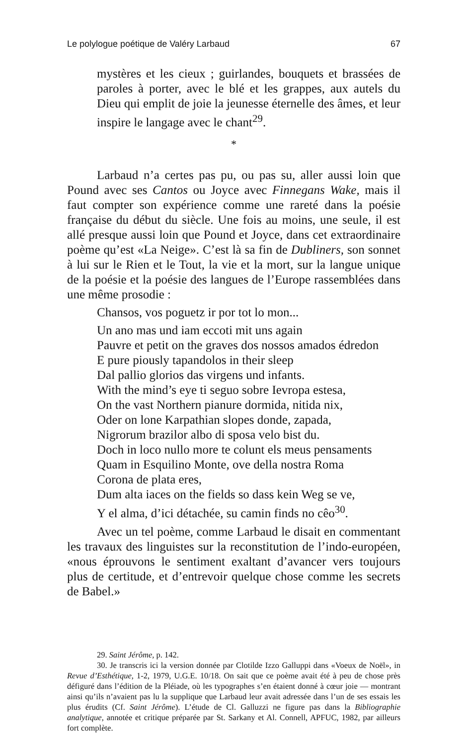Le polylogue poétique de Valéry Larbaud 67
mystères et les cieux ; guirlandes, bouquets et brassées de paroles à porter, avec le blé et les grappes, aux autels du Dieu qui emplit de joie la jeunesse éternelle des âmes, et leur inspire le langage avec le chant<sup>29</sup>.
*
Larbaud n’a certes pas pu, ou pas su, aller aussi loin que Pound avec ses Cantos ou Joyce avec Finnegans Wake, mais il faut compter son expérience comme une rareté dans la poésie française du début du siècle. Une fois au moins, une seule, il est allé presque aussi loin que Pound et Joyce, dans cet extraordinaire poème qu’est «La Neige». C’est là sa fin de Dubliners, son sonnet à lui sur le Rien et le Tout, la vie et la mort, sur la langue unique de la poésie et la poésie des langues de l’Europe rassemblées dans une même prosodie :
Chansos, vos poguetz ir por tot lo mon...
Un ano mas und iam eccoti mit uns again
Pauvre et petit on the graves dos nossos amados édredon
E pure piously tapandolos in their sleep
Dal pallio glorios das virgens und infants.
With the mind’s eye ti seguo sobre Ievropa estesa,
On the vast Northern pianure dormida, nitida nix,
Oder on lone Karpathian slopes donde, zapada,
Nigrorum brazilor albo di sposa velo bist du.
Doch in loco nullo more te colunt els meus pensaments
Quam in Esquilino Monte, ove della nostra Roma
Corona de plata eres,
Dum alta iaces on the fields so dass kein Weg se ve,
Y el alma, d’ici détachée, su camin finds no cêo<sup>30</sup>.
Avec un tel poème, comme Larbaud le disait en commentant les travaux des linguistes sur la reconstitution de l’indo-européen, «nous éprouvons le sentiment exaltant d’avancer vers toujours plus de certitude, et d’entrevoir quelque chose comme les secrets de Babel.»
29. Saint Jérôme, p. 142.
30. Je transcris ici la version donnée par Clotilde Izzo Galluppi dans «Voeux de Noël», in Revue d’Esthétique, 1-2, 1979, U.G.E. 10/18. On sait que ce poème avait été à peu de chose près défiguré dans l’édition de la Pléiade, où les typographes s’en étaient donné à cœur joie — montrant ainsi qu’ils n’avaient pas lu la supplique que Larbaud leur avait adressée dans l’un de ses essais les plus érudits (Cf. Saint Jérôme). L’étude de Cl. Galluzzi ne figure pas dans la Bibliographie analytique, annotée et critique préparée par St. Sarkany et Al. Connell, APFUC, 1982, par ailleurs fort complète.